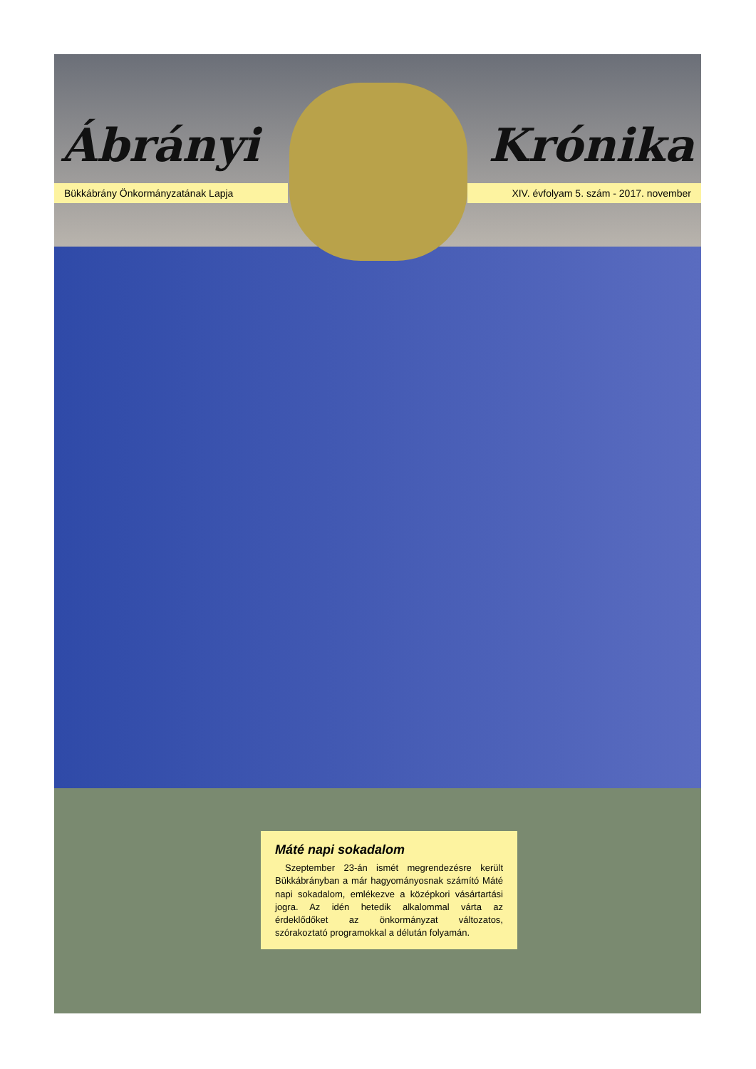Ábrányi Krónika
Bükkábrány Önkormányzatának Lapja XIV. évfolyam 5. szám - 2017. november
Máté napi sokadalom
Szeptember 23-án ismét megrendezésre került Bükkábrányban a már hagyományosnak számító Máté napi sokadalom, emlékezve a középkori vásártartási jogra. Az idén hetedik alkalommal várta az érdeklődőket az önkormányzat változatos, szórakoztató programokkal a délután folyamán.